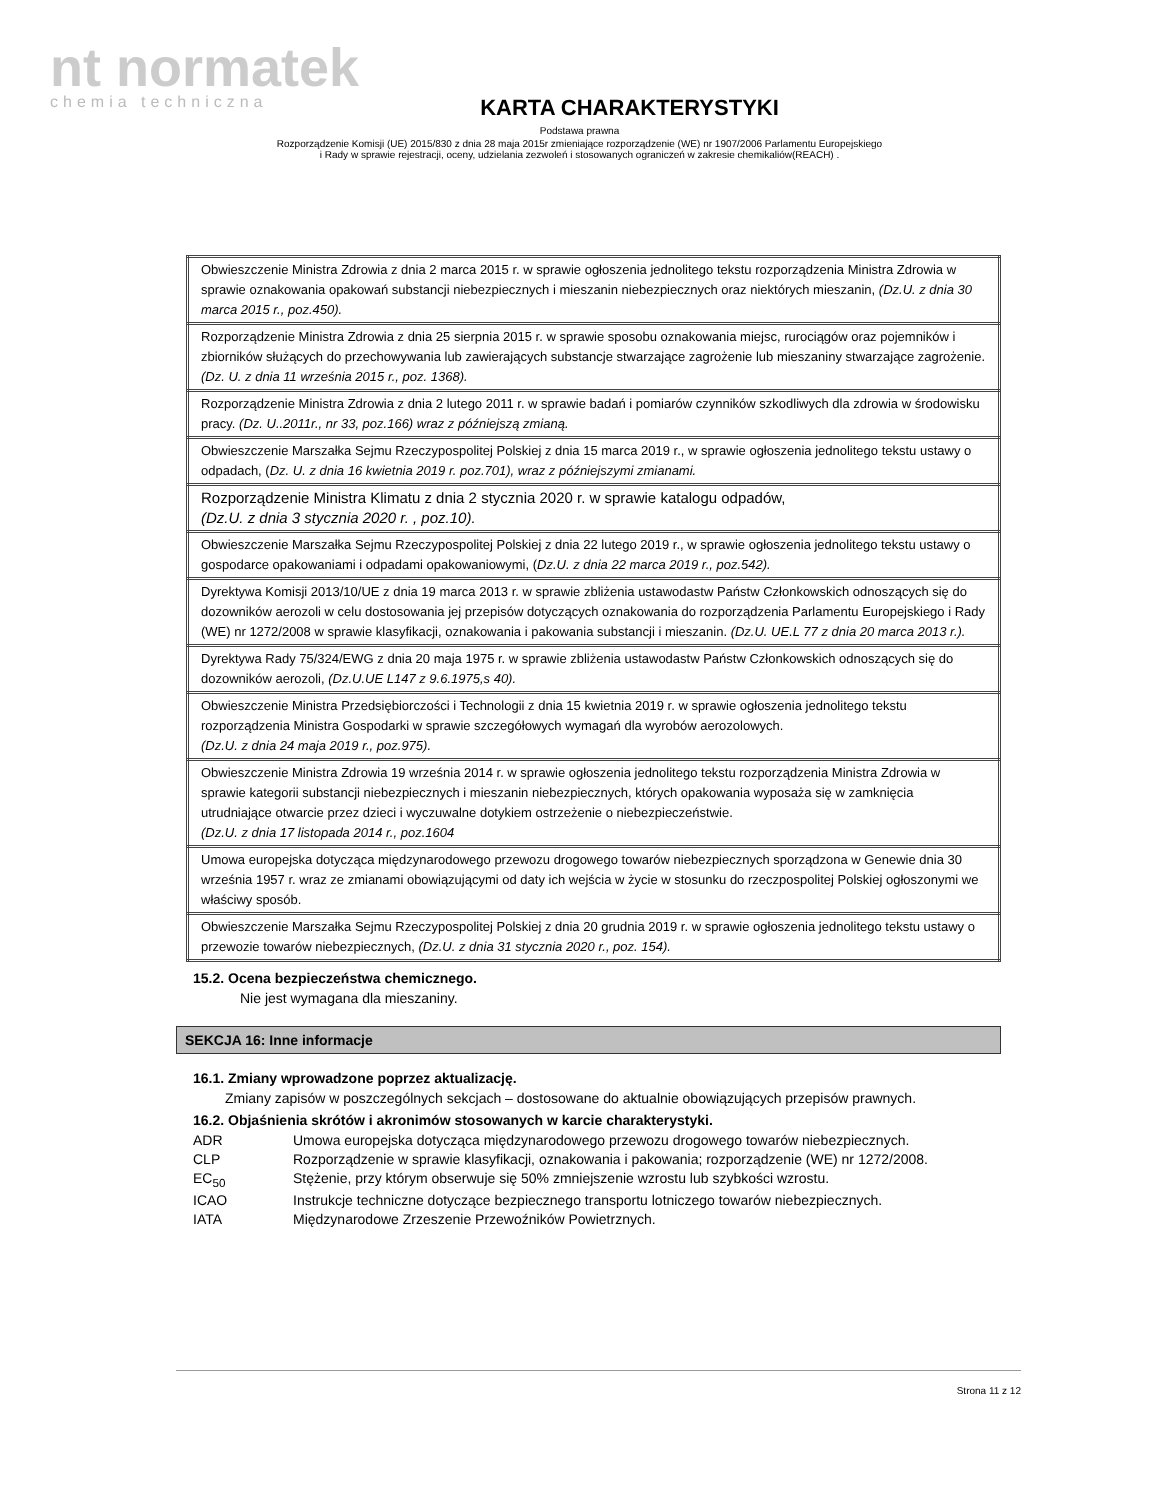nt normatek
chemia techniczna
KARTA CHARAKTERYSTYKI
Podstawa prawna
Rozporządzenie Komisji (UE) 2015/830 z dnia 28 maja 2015r zmieniające rozporządzenie (WE) nr 1907/2006 Parlamentu Europejskiego
i Rady w sprawie rejestracji, oceny, udzielania zezwoleń i stosowanych ograniczeń w zakresie chemikaliów(REACH) .
| Obwieszczenie Ministra Zdrowia z dnia 2 marca 2015 r. w sprawie ogłoszenia jednolitego tekstu rozporządzenia Ministra Zdrowia w sprawie oznakowania opakowań substancji niebezpiecznych i mieszanin niebezpiecznych oraz niektórych mieszanin, (Dz.U. z dnia 30 marca 2015 r., poz.450). |
| Rozporządzenie Ministra Zdrowia z dnia 25 sierpnia 2015 r. w sprawie sposobu oznakowania miejsc, rurociągów oraz pojemników i zbiorników służących do przechowywania lub zawierających substancje stwarzające zagrożenie lub mieszaniny stwarzające zagrożenie. (Dz. U. z dnia 11 września 2015 r., poz. 1368). |
| Rozporządzenie Ministra Zdrowia z dnia 2 lutego 2011 r. w sprawie badań i pomiarów czynników szkodliwych dla zdrowia w środowisku pracy. (Dz. U..2011r., nr 33, poz.166) wraz z późniejszą zmianą. |
| Obwieszczenie Marszałka Sejmu Rzeczypospolitej Polskiej z dnia 15 marca 2019 r., w sprawie ogłoszenia jednolitego tekstu ustawy o odpadach, ( Dz. U. z dnia 16 kwietnia 2019 r. poz.701), wraz z późniejszymi zmianami. |
| Rozporządzenie Ministra Klimatu z dnia 2 stycznia 2020 r. w sprawie katalogu odpadów, (Dz.U. z dnia 3 stycznia 2020 r. , poz.10). |
| Obwieszczenie Marszałka Sejmu Rzeczypospolitej Polskiej z dnia 22 lutego 2019 r., w sprawie ogłoszenia jednolitego tekstu ustawy o gospodarce opakowaniami i odpadami opakowaniowymi, ( Dz.U. z dnia 22 marca 2019 r., poz.542). |
| Dyrektywa Komisji 2013/10/UE z dnia 19 marca 2013 r. w sprawie zbliżenia ustawodastw Państw Członkowskich odnoszących się do dozowników aerozoli w celu dostosowania jej przepisów dotyczących oznakowania do rozporządzenia Parlamentu Europejskiego i Rady (WE) nr 1272/2008 w sprawie klasyfikacji, oznakowania i pakowania substancji i mieszanin. (Dz.U. UE.L 77 z dnia 20 marca 2013 r.). |
| Dyrektywa Rady 75/324/EWG z dnia 20 maja 1975 r. w sprawie zbliżenia ustawodastw Państw Członkowskich odnoszących się do dozowników aerozoli, (Dz.U.UE L147 z 9.6.1975,s 40). |
| Obwieszczenie Ministra Przedsiębiorczości i Technologii z dnia 15 kwietnia 2019 r. w sprawie ogłoszenia jednolitego tekstu rozporządzenia Ministra Gospodarki w sprawie szczegółowych wymagań dla wyrobów aerozolowych. (Dz.U. z dnia 24 maja 2019 r., poz.975). |
| Obwieszczenie Ministra Zdrowia 19 września 2014 r. w sprawie ogłoszenia jednolitego tekstu rozporządzenia Ministra Zdrowia w sprawie kategorii substancji niebezpiecznych i mieszanin niebezpiecznych, których opakowania wyposaża się w zamknięcia utrudniające otwarcie przez dzieci i wyczuwalne dotykiem ostrzeżenie o niebezpieczeństwie. (Dz.U. z dnia 17 listopada 2014 r., poz.1604 |
| Umowa europejska dotycząca międzynarodowego przewozu drogowego towarów niebezpiecznych sporządzona w Genewie dnia 30 września 1957 r. wraz ze zmianami obowiązującymi od daty ich wejścia w życie w stosunku do rzeczpospolitej Polskiej ogłoszonymi we właściwy sposób. |
| Obwieszczenie Marszałka Sejmu Rzeczypospolitej Polskiej z dnia 20 grudnia 2019 r. w sprawie ogłoszenia jednolitego tekstu ustawy o przewozie towarów niebezpiecznych, (Dz.U. z dnia 31 stycznia 2020 r., poz. 154). |
15.2. Ocena bezpieczeństwa chemicznego.
Nie jest wymagana dla mieszaniny.
SEKCJA 16: Inne informacje
16.1. Zmiany wprowadzone poprzez aktualizację.
Zmiany zapisów w poszczególnych sekcjach – dostosowane do aktualnie obowiązujących przepisów prawnych.
16.2. Objaśnienia skrótów i akronimów stosowanych w karcie charakterystyki.
ADR Umowa europejska dotycząca międzynarodowego przewozu drogowego towarów niebezpiecznych.
CLP Rozporządzenie w sprawie klasyfikacji, oznakowania i pakowania; rozporządzenie (WE) nr 1272/2008.
EC<sub>50</sub> Stężenie, przy którym obserwuje się 50% zmniejszenie wzrostu lub szybkości wzrostu.
ICAO Instrukcje techniczne dotyczące bezpiecznego transportu lotniczego towarów niebezpiecznych.
IATA Międzynarodowe Zrzeszenie Przewoźników Powietrznych.
Strona 11 z 12